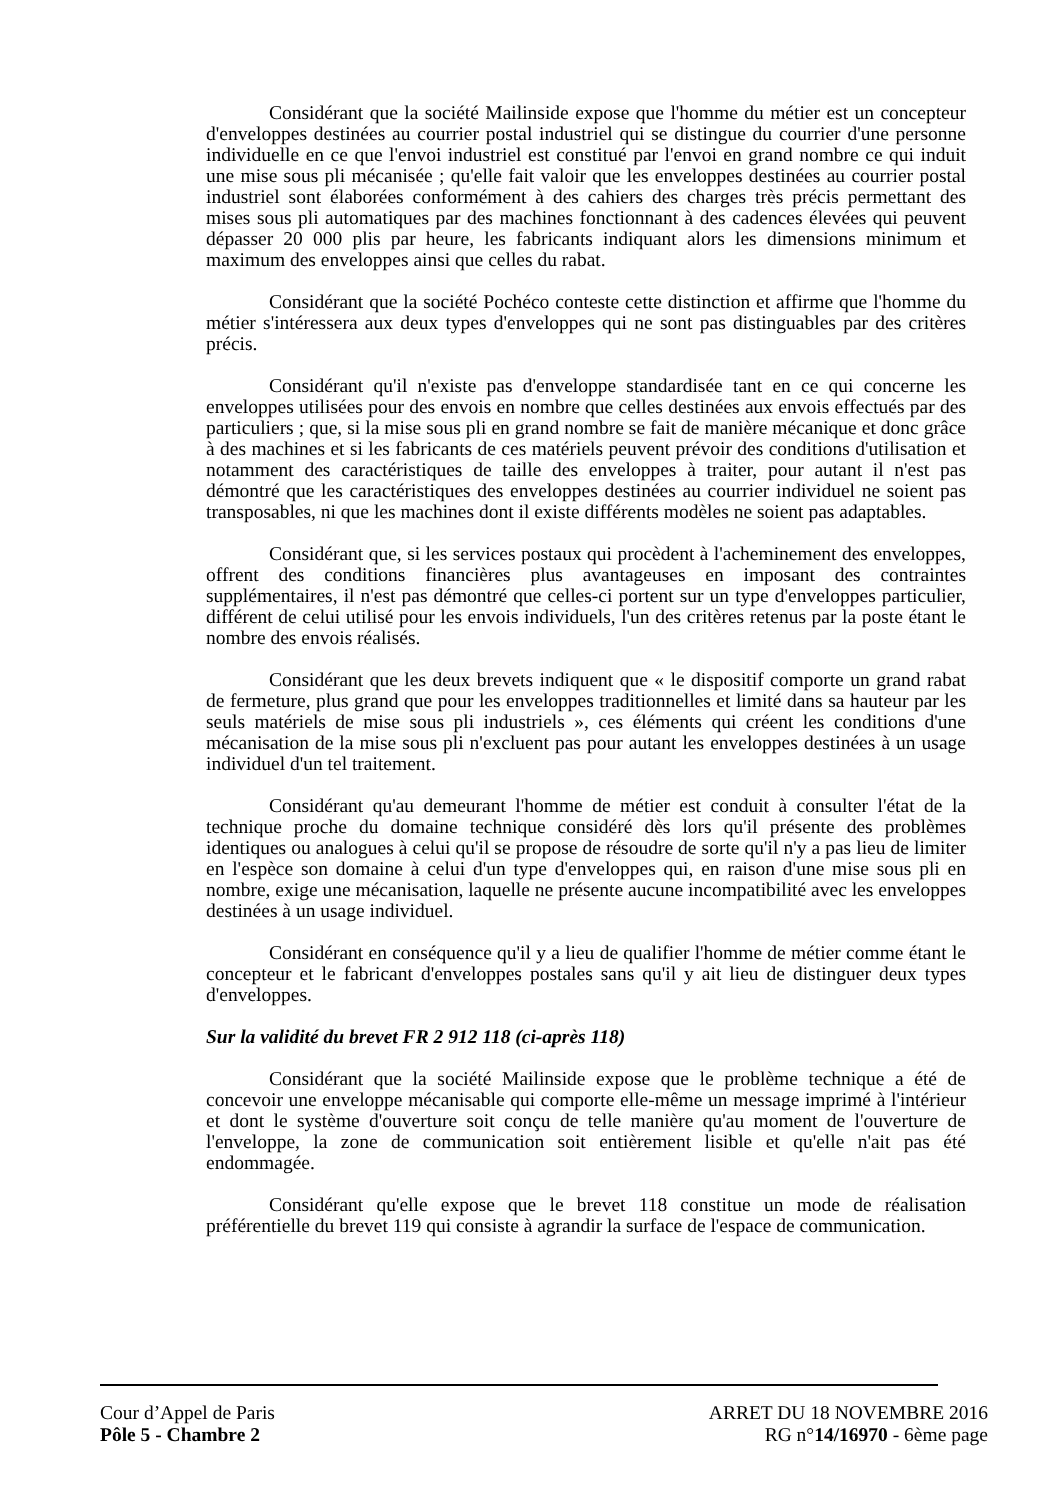Considérant que la société Mailinside expose que l'homme du métier est un concepteur d'enveloppes destinées au courrier postal industriel qui se distingue du courrier d'une personne individuelle en ce que l'envoi industriel est constitué par l'envoi en grand nombre ce qui induit une mise sous pli mécanisée ; qu'elle fait valoir que les enveloppes destinées au courrier postal industriel sont élaborées conformément à des cahiers des charges très précis permettant des mises sous pli automatiques par des machines fonctionnant à des cadences élevées qui peuvent dépasser 20 000 plis par heure, les fabricants indiquant alors les dimensions minimum et maximum des enveloppes ainsi que celles du rabat.
Considérant que la société Pochéco conteste cette distinction et affirme que l'homme du métier s'intéressera aux deux types d'enveloppes qui ne sont pas distinguables par des critères précis.
Considérant qu'il n'existe pas d'enveloppe standardisée tant en ce qui concerne les enveloppes utilisées pour des envois en nombre que celles destinées aux envois effectués par des particuliers ; que, si la mise sous pli en grand nombre se fait de manière mécanique et donc grâce à des machines et si les fabricants de ces matériels peuvent prévoir des conditions d'utilisation et notamment des caractéristiques de taille des enveloppes à traiter, pour autant il n'est pas démontré que les caractéristiques des enveloppes destinées au courrier individuel ne soient pas transposables, ni que les machines dont il existe différents modèles ne soient pas adaptables.
Considérant que, si les services postaux qui procèdent à l'acheminement des enveloppes, offrent des conditions financières plus avantageuses en imposant des contraintes supplémentaires, il n'est pas démontré que celles-ci portent sur un type d'enveloppes particulier, différent de celui utilisé pour les envois individuels, l'un des critères retenus par la poste étant le nombre des envois réalisés.
Considérant que les deux brevets indiquent que « le dispositif comporte un grand rabat de fermeture, plus grand que pour les enveloppes traditionnelles et limité dans sa hauteur par les seuls matériels de mise sous pli industriels », ces éléments qui créent les conditions d'une mécanisation de la mise sous pli n'excluent pas pour autant les enveloppes destinées à un usage individuel d'un tel traitement.
Considérant qu'au demeurant l'homme de métier est conduit à consulter l'état de la technique proche du domaine technique considéré dès lors qu'il présente des problèmes identiques ou analogues à celui qu'il se propose de résoudre de sorte qu'il n'y a pas lieu de limiter en l'espèce son domaine à celui d'un type d'enveloppes qui, en raison d'une mise sous pli en nombre, exige une mécanisation, laquelle ne présente aucune incompatibilité avec les enveloppes destinées à un usage individuel.
Considérant en conséquence qu'il y a lieu de qualifier l'homme de métier comme étant le concepteur et le fabricant d'enveloppes postales sans qu'il y ait lieu de distinguer deux types d'enveloppes.
Sur la validité du brevet FR 2 912 118 (ci-après 118)
Considérant que la société Mailinside expose que le problème technique a été de concevoir une enveloppe mécanisable qui comporte elle-même un message imprimé à l'intérieur et dont le système d'ouverture soit conçu de telle manière qu'au moment de l'ouverture de l'enveloppe, la zone de communication soit entièrement lisible et qu'elle n'ait pas été endommagée.
Considérant qu'elle expose que le brevet 118 constitue un mode de réalisation préférentielle du brevet 119 qui consiste à agrandir la surface de l'espace de communication.
Cour d’Appel de Paris
Pôle 5 - Chambre 2
ARRET DU 18 NOVEMBRE 2016
RG n°14/16970 - 6ème page